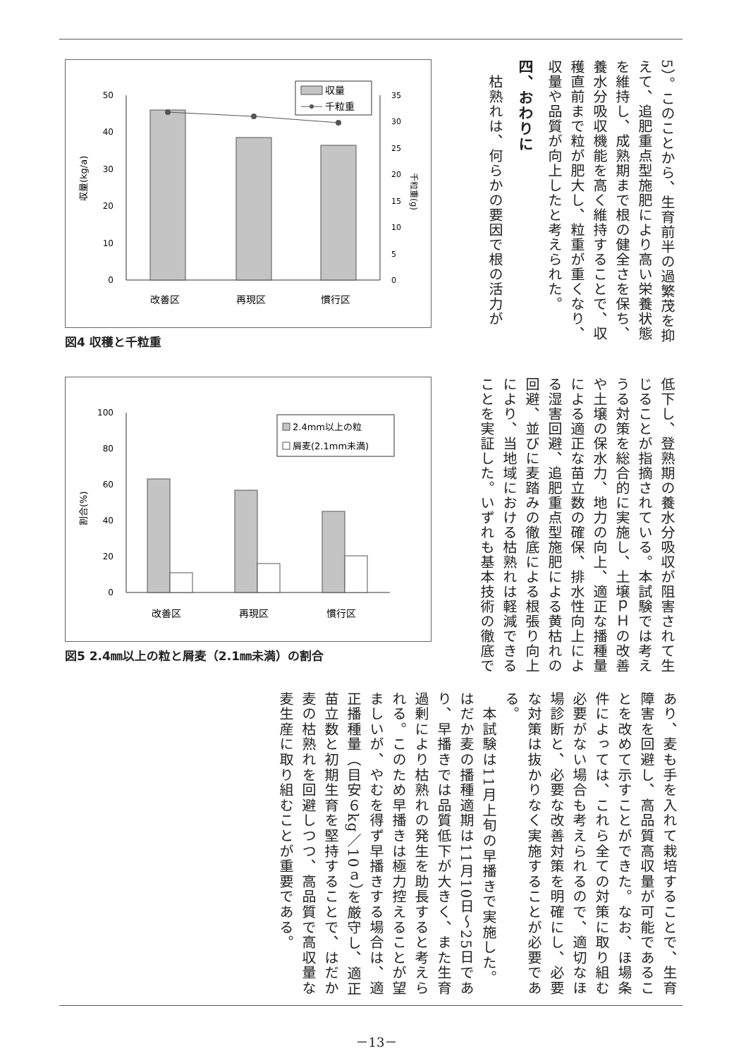0
10
20
30
40
50
0
5
10
15
20
25
30
35
収量(kg/a)
千粒重(g)
改善区
再現区
慣行区
収量
千粒重
図4 収穫と千粒重
5）。このことから、生育前半の過繁茂を抑えて、追肥重点型施肥により高い栄養状態を維持し、成熟期まで根の健全さを保ち、養水分吸収機能を高く維持することで、収穫直前まで粒が肥大し、粒重が重くなり、収量や品質が向上したと考えられた。
四、おわりに
　枯熟れは、何らかの要因で根の活力が
0
20
40
60
80
100
割合(%)
改善区
再現区
慣行区
2.4mm以上の粒
屑麦(2.1mm未満)
図5 2.4㎜以上の粒と屑麦（2.1㎜未満）の割合
低下し、登熟期の養水分吸収が阻害されて生じることが指摘されている。本試験では考えうる対策を総合的に実施し、土壌ｐＨの改善や土壌の保水力、地力の向上、適正な播種量による適正な苗立数の確保、排水性向上による湿害回避、追肥重点型施肥による黄枯れの回避、並びに麦踏みの徹底による根張り向上により、当地域における枯熟れは軽減できることを実証した。いずれも基本技術の徹底で
あり、麦も手を入れて栽培することで、生育障害を回避し、高品質高収量が可能であることを改めて示すことができた。なお、ほ場条件によっては、これら全ての対策に取り組む必要がない場合も考えられるので、適切なほ場診断と、必要な改善対策を明確にし、必要な対策は抜かりなく実施することが必要である。
　本試験は11月上旬の早播きで実施した。はだか麦の播種適期は11月10日～25日であり、早播きでは品質低下が大きく、また生育過剰により枯熟れの発生を助長すると考えられる。このため早播きは極力控えることが望ましいが、やむを得ず早播きする場合は、適正播種量（目安６kg／10ａ）を厳守し、適正苗立数と初期生育を堅持することで、はだか麦の枯熟れを回避しつつ、高品質で高収量な麦生産に取り組むことが重要である。
－13－